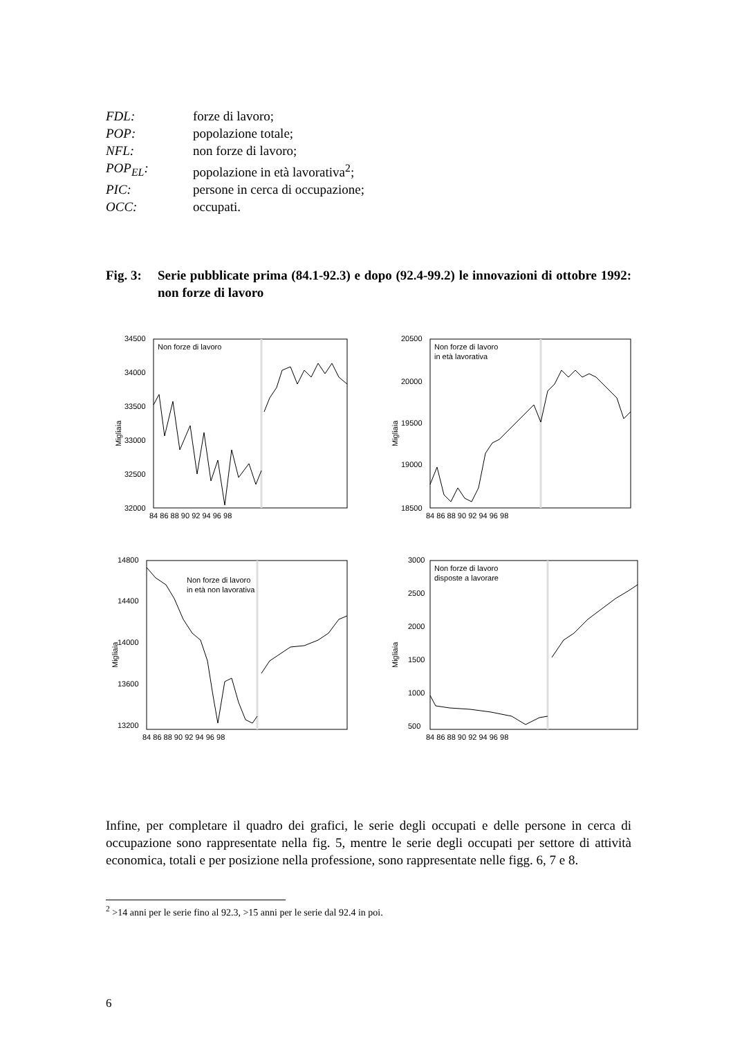FDL: forze di lavoro;
POP: popolazione totale;
NFL: non forze di lavoro;
POP<sub>EL</sub>: popolazione in età lavorativa<sup>2</sup>;
PIC: persone in cerca di occupazione;
OCC: occupati.
Fig. 3: Serie pubblicate prima (84.1-92.3) e dopo (92.4-99.2) le innovazioni di ottobre 1992: non forze di lavoro
34500
34000
33500
33000
32500
32000
Migliaia
Non forze di lavoro
84 86 88 90 92 94 96 98
20500
20000
19500
19000
18500
Migliaia
Non forze di lavoro
in età lavorativa
84 86 88 90 92 94 96 98
14800
14400
14000
13600
13200
Migliaia
Non forze di lavoro
in età non lavorativa
84 86 88 90 92 94 96 98
3000
2500
2000
1500
1000
500
Migliaia
Non forze di lavoro
disposte a lavorare
84 86 88 90 92 94 96 98
Infine, per completare il quadro dei grafici, le serie degli occupati e delle persone in cerca di occupazione sono rappresentate nella fig. 5, mentre le serie degli occupati per settore di attività economica, totali e per posizione nella professione, sono rappresentate nelle figg. 6, 7 e 8.
<sup>2</sup> >14 anni per le serie fino al 92.3, >15 anni per le serie dal 92.4 in poi.
6